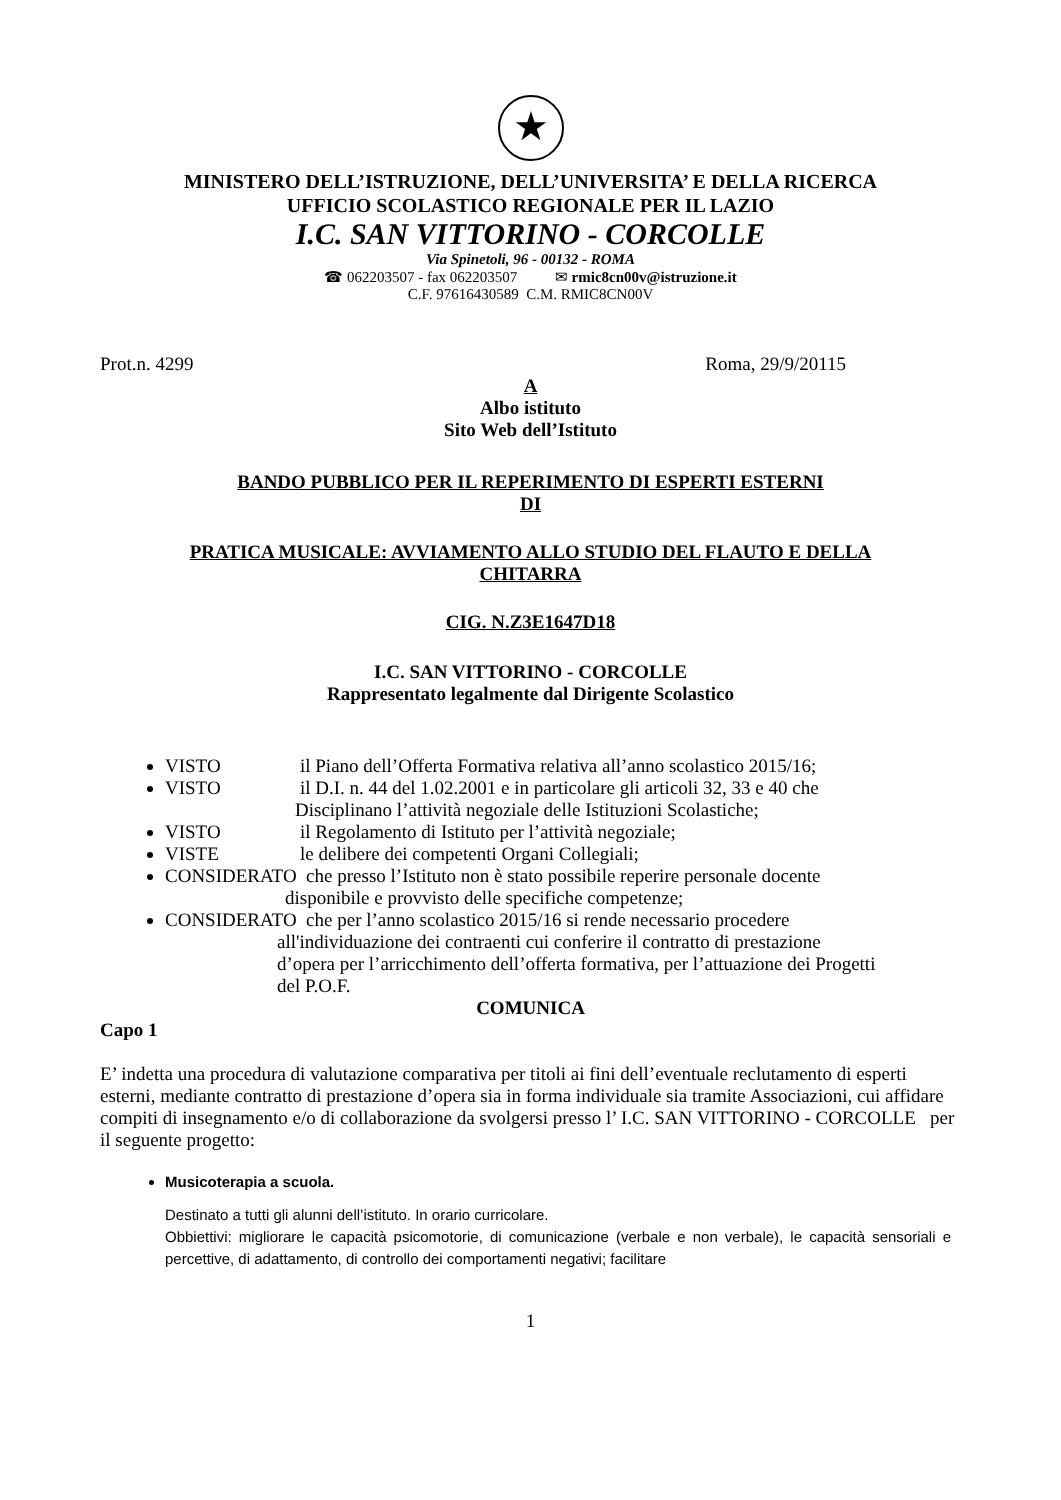★
MINISTERO DELL’ISTRUZIONE, DELL’UNIVERSITA’ E DELLA RICERCA
UFFICIO SCOLASTICO REGIONALE PER IL LAZIO
I.C. SAN VITTORINO - CORCOLLE
Via Spinetoli, 96 - 00132 - ROMA
☎ 062203507 - fax 062203507 ✉ rmic8cn00v@istruzione.it
C.F. 97616430589 C.M. RMIC8CN00V
Prot.n. 4299 Roma, 29/9/20115
A
Albo istituto
Sito Web dell’Istituto
BANDO PUBBLICO PER IL REPERIMENTO DI ESPERTI ESTERNI
DI
PRATICA MUSICALE: AVVIAMENTO ALLO STUDIO DEL FLAUTO E DELLA
CHITARRA
CIG. N.Z3E1647D18
I.C. SAN VITTORINO - CORCOLLE
Rappresentato legalmente dal Dirigente Scolastico
VISTO il Piano dell’Offerta Formativa relativa all’anno scolastico 2015/16;
VISTO il D.I. n. 44 del 1.02.2001 e in particolare gli articoli 32, 33 e 40 che
Disciplinano l’attività negoziale delle Istituzioni Scolastiche;
VISTO il Regolamento di Istituto per l’attività negoziale;
VISTE le delibere dei competenti Organi Collegiali;
CONSIDERATO che presso l’Istituto non è stato possibile reperire personale docente
disponibile e provvisto delle specifiche competenze;
CONSIDERATO che per l’anno scolastico 2015/16 si rende necessario procedere
all'individuazione dei contraenti cui conferire il contratto di prestazione
d’opera per l’arricchimento dell’offerta formativa, per l’attuazione dei Progetti
del P.O.F.
COMUNICA
Capo 1
E’ indetta una procedura di valutazione comparativa per titoli ai fini dell’eventuale reclutamento di esperti esterni, mediante contratto di prestazione d’opera sia in forma individuale sia tramite Associazioni, cui affidare compiti di insegnamento e/o di collaborazione da svolgersi presso l’ I.C. SAN VITTORINO - CORCOLLE per il seguente progetto:
Musicoterapia a scuola.
Destinato a tutti gli alunni dell’istituto. In orario curricolare.
Obbiettivi: migliorare le capacità psicomotorie, di comunicazione (verbale e non verbale), le capacità sensoriali e percettive, di adattamento, di controllo dei comportamenti negativi; facilitare
1